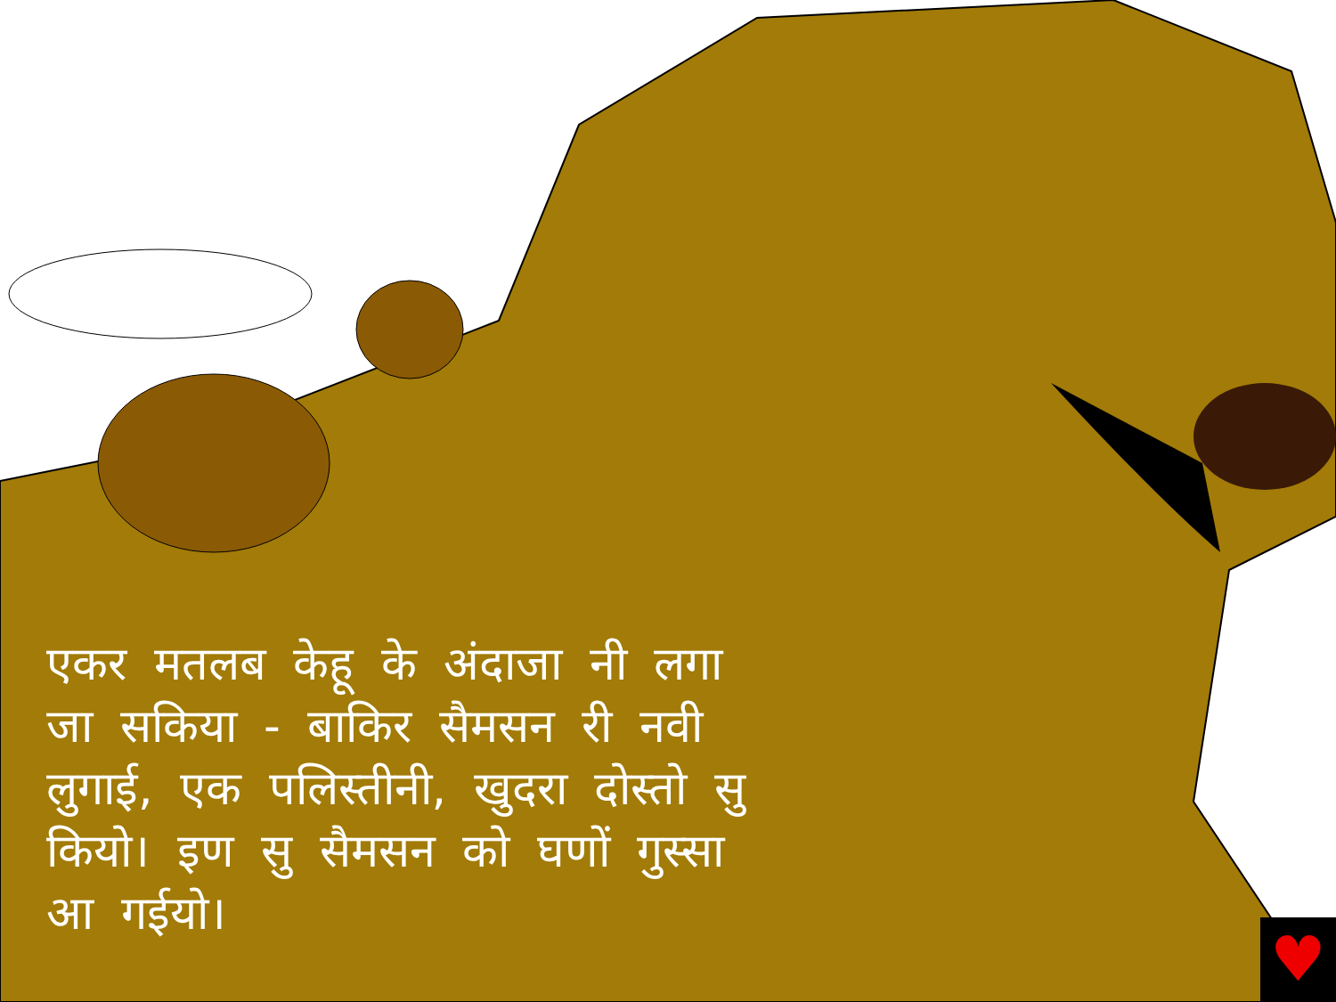एकर मतलब केहू के अंदाजा नी लगा जा सकिया - बाकिर सैमसन री नवी लुगाई, एक पलिस्तीनी, खुदरा दोस्तो सु कियो। इण सु सैमसन को घणों गुस्सा आ गईयो।
♥